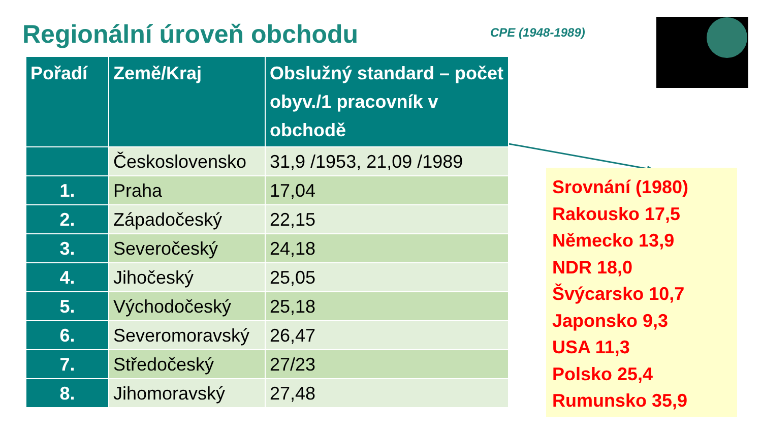Regionální úroveň obchodu CPE (1948-1989)
| Pořadí | Země/Kraj | Obslužný standard – počet obyv./1 pracovník v obchodě |
| --- | --- | --- |
| | Československo | 31,9 /1953, 21,09 /1989 |
| 1. | Praha | 17,04 |
| 2. | Západočeský | 22,15 |
| 3. | Severočeský | 24,18 |
| 4. | Jihočeský | 25,05 |
| 5. | Východočeský | 25,18 |
| 6. | Severomoravský | 26,47 |
| 7. | Středočeský | 27/23 |
| 8. | Jihomoravský | 27,48 |
Srovnání (1980)
Rakousko 17,5
Německo 13,9
NDR 18,0
Švýcarsko 10,7
Japonsko 9,3
USA 11,3
Polsko 25,4
Rumunsko 35,9